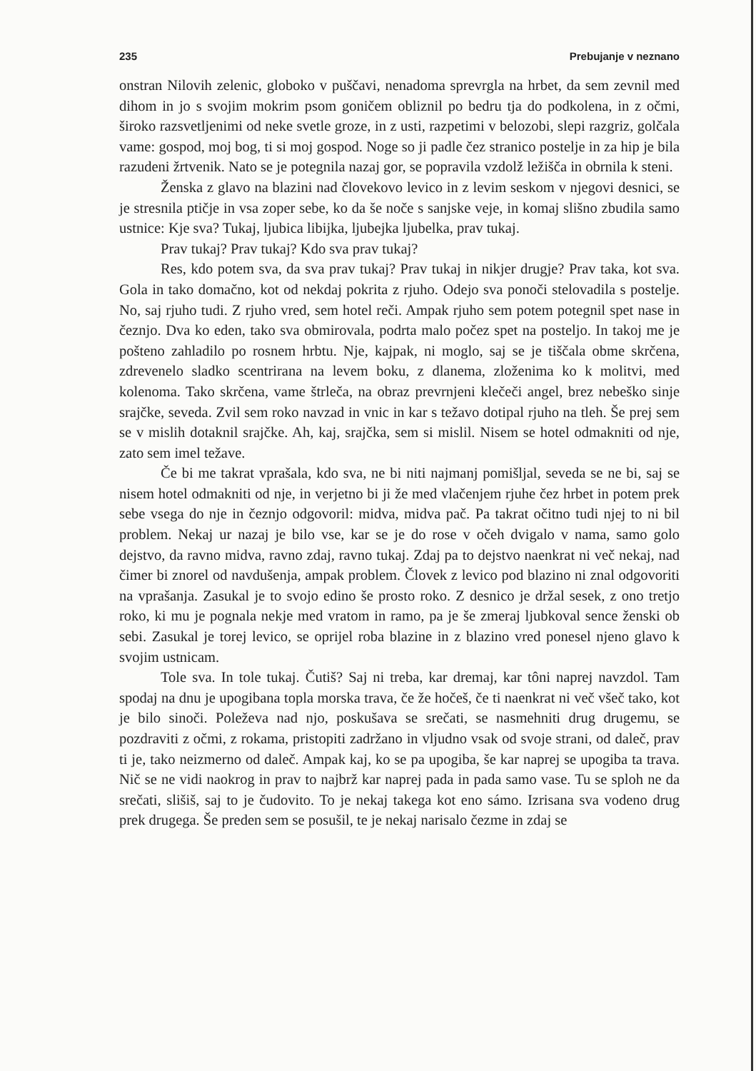235 Prebujanje v neznano
onstran Nilovih zelenic, globoko v puščavi, nenadoma sprevrgla na hrbet, da sem zevnil med dihom in jo s svojim mokrim psom goničem obliznil po bedru tja do podkolena, in z očmi, široko razsvetljenimi od neke svetle groze, in z usti, razpetimi v belozobi, slepi razgriz, golčala vame: gospod, moj bog, ti si moj gospod. Noge so ji padle čez stranico postelje in za hip je bila razudeni žrtvenik. Nato se je potegnila nazaj gor, se popravila vzdolž ležišča in obrnila k steni.
Ženska z glavo na blazini nad človekovo levico in z levim seskom v njegovi desnici, se je stresnila ptičje in vsa zoper sebe, ko da še noče s sanjske veje, in komaj slišno zbudila samo ustnice: Kje sva? Tukaj, ljubica libijka, ljubejka ljubelka, prav tukaj.
Prav tukaj? Prav tukaj? Kdo sva prav tukaj?
Res, kdo potem sva, da sva prav tukaj? Prav tukaj in nikjer drugje? Prav taka, kot sva. Gola in tako domačno, kot od nekdaj pokrita z rjuho. Odejo sva ponoči stelovadila s postelje. No, saj rjuho tudi. Z rjuho vred, sem hotel reči. Ampak rjuho sem potem potegnil spet nase in čeznjo. Dva ko eden, tako sva obmirovala, podrta malo počez spet na posteljo. In takoj me je pošteno zahladilo po rosnem hrbtu. Nje, kajpak, ni moglo, saj se je tiščala obme skrčena, zdrevenelo sladko scentrirana na levem boku, z dlanema, zloženima ko k molitvi, med kolenoma. Tako skrčena, vame štrleča, na obraz prevrnjeni klečeči angel, brez nebeško sinje srajčke, seveda. Zvil sem roko navzad in vnic in kar s težavo dotipal rjuho na tleh. Še prej sem se v mislih dotaknil srajčke. Ah, kaj, srajčka, sem si mislil. Nisem se hotel odmakniti od nje, zato sem imel težave.
Če bi me takrat vprašala, kdo sva, ne bi niti najmanj pomišljal, seveda se ne bi, saj se nisem hotel odmakniti od nje, in verjetno bi ji že med vlačenjem rjuhe čez hrbet in potem prek sebe vsega do nje in čeznjo odgovoril: midva, midva pač. Pa takrat očitno tudi njej to ni bil problem. Nekaj ur nazaj je bilo vse, kar se je do rose v očeh dvigalo v nama, samo golo dejstvo, da ravno midva, ravno zdaj, ravno tukaj. Zdaj pa to dejstvo naenkrat ni več nekaj, nad čimer bi znorel od navdušenja, ampak problem. Človek z levico pod blazino ni znal odgovoriti na vprašanja. Zasukal je to svojo edino še prosto roko. Z desnico je držal sesek, z ono tretjo roko, ki mu je pognala nekje med vratom in ramo, pa je še zmeraj ljubkoval sence ženski ob sebi. Zasukal je torej levico, se oprijel roba blazine in z blazino vred ponesel njeno glavo k svojim ustnicam.
Tole sva. In tole tukaj. Čutiš? Saj ni treba, kar dremaj, kar tôni naprej navzdol. Tam spodaj na dnu je upogibana topla morska trava, če že hočeš, če ti naenkrat ni več všeč tako, kot je bilo sinoči. Poleževa nad njo, poskušava se srečati, se nasmehniti drug drugemu, se pozdraviti z očmi, z rokama, pristopiti zadržano in vljudno vsak od svoje strani, od daleč, prav ti je, tako neizmerno od daleč. Ampak kaj, ko se pa upogiba, še kar naprej se upogiba ta trava. Nič se ne vidi naokrog in prav to najbrž kar naprej pada in pada samo vase. Tu se sploh ne da srečati, slišiš, saj to je čudovito. To je nekaj takega kot eno sámo. Izrisana sva vodeno drug prek drugega. Še preden sem se posušil, te je nekaj narisalo čezme in zdaj se